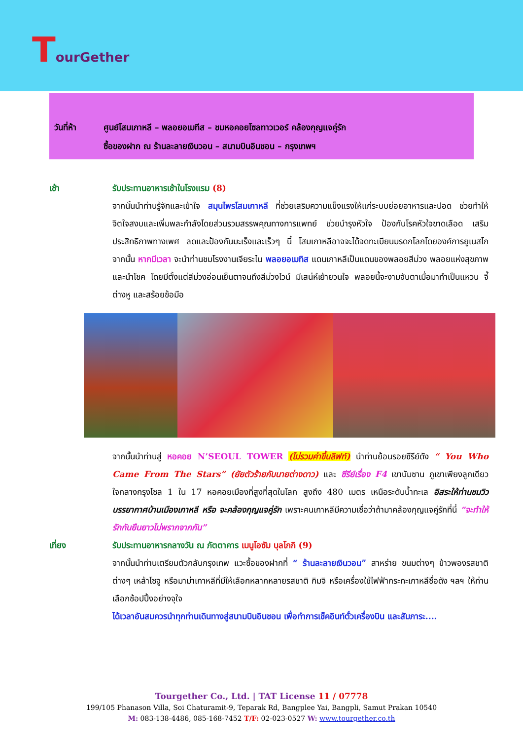TourGether
วันที่ห้า ศูนย์โสมเกาหลี – พลอยอเมทีส – ชมหอคอยโซลทาวเวอร์ คล้องกุญแจคู่รัก
ซื้อของฝาก ณ ร้านละลายเงินวอน – สนามบินอินชอน – กรุงเทพฯ
เช้า รับประทานอาหารเช้าในโรงแรม (8)
จากนั้นนำท่านรู้จักและเข้าใจ สมุนไพรโสมเกาหลี ที่ช่วยเสริมความแข็งแรงให้แก่ระบบย่อยอาหารและปอด ช่วยทำให้จิตใจสงบและเพิ่มพละกำลังโดยส่วนรวมสรรพคุณทางการแพทย์ ช่วยบำรุงหัวใจ ป้องกันโรคหัวใจขาดเลือด เสริมประสิทธิภาพทางเพศ ลดและป้องกันมะเร็งและเร็วๆ นี้ โสมเกาหลีอาจจะได้จดทะเบียนมรดกโลกโดยองค์การยูเนสโก จากนั้น หากมีเวลา จะนำท่านชมโรงงานเจียระไน พลอยอเมทิส แดนเกาหลีเป็นแดนของพลอยสีม่วง พลอยแห่งสุขภาพและนำโชค โดยมีตั้งแต่สีม่วงอ่อนเย็นตาจนถึงสีม่วงไวน์ มีเสน่ห์เย้ายวนใจ พลอยนี้จะงามจับตาเมื่อมาทำเป็นแหวน จี้ ต่างหู และสร้อยข้อมือ
จากนั้นนำท่านสู่ หอคอย N’SEOUL TOWER (ไม่รวมค่าขึ้นลิฟท์) นำท่านย้อนรอยซีรีย์ดัง “ You Who Came From The Stars” (ยัยตัวร้ายกับนายต่างดาว) และ ซีรีย์เรื่อง F4 เขานัมซาน ภูเขาเพียงลูกเดียวใจกลางกรุงโซล 1 ใน 17 หอคอยเมืองที่สูงที่สุดในโลก สูงถึง 480 เมตร เหนือระดับน้ำทะเล อิสระให้ท่านชมวิวบรรยากาศบ้านเมืองเกาหลี หรือ จะคล้องกุญแจคู่รัก เพราะคนเกาหลีมีความเชื่อว่าถ้ามาคล้องกุญแจคู่รักที่นี่ “จะทำให้รักกันยืนยาวไม่พรากจากกัน”
เที่ยง รับประทานอาหารกลางวัน ณ ภัตตาคาร เมนูโอซัม บุลโกกิ (9)
จากนั้นนำท่านเตรียมตัวกลับกรุงเทพ แวะซื้อของฝากที่ “ ร้านละลายเงินวอน” สาหร่าย ขนมต่างๆ ข้าวพองรสชาติต่างๆ เหล้าโซจู หรือมาม่าเกาหลีที่มีให้เลือกหลากหลายรสชาติ กิมจิ หรือเครื่องใช้ไฟฟ้ากระทะเกาหลีชื่อดัง ฯลฯ ให้ท่านเลือกช้อปปิ้งอย่างจุใจ
ได้เวลาอันสมควรนำทุกท่านเดินทางสู่สนามบินอินชอน เพื่อทำการเช็คอินท์ตั๋วเครื่องบิน และสัมภาระ....
Tourgether Co., Ltd. | TAT License 11 / 07778
199/105 Phanason Villa, Soi Chaturamit-9, Teparak Rd, Bangplee Yai, Bangpli, Samut Prakan 10540
M: 083-138-4486, 085-168-7452 T/F: 02-023-0527 W: www.tourgether.co.th